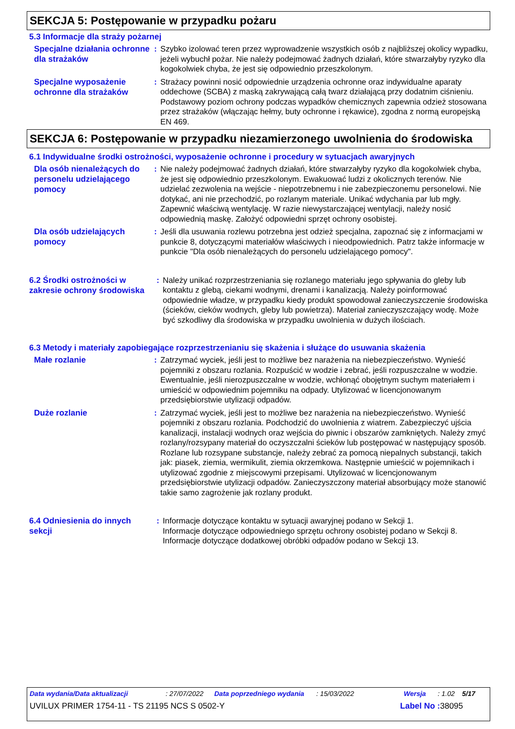SEKCJA 5: Postępowanie w przypadku pożaru
5.3 Informacje dla straży pożarnej
Specjalne działania ochronne dla strażaków
: Szybko izolować teren przez wyprowadzenie wszystkich osób z najbliższej okolicy wypadku, jeżeli wybuchł pożar. Nie należy podejmować żadnych działań, które stwarzałyby ryzyko dla kogokolwiek chyba, że jest się odpowiednio przeszkolonym.
Specjalne wyposażenie ochronne dla strażaków
: Strażacy powinni nosić odpowiednie urządzenia ochronne oraz indywidualne aparaty oddechowe (SCBA) z maską zakrywającą całą twarz działającą przy dodatnim ciśnieniu. Podstawowy poziom ochrony podczas wypadków chemicznych zapewnia odzież stosowana przez strażaków (włączając hełmy, buty ochronne i rękawice), zgodna z normą europejską EN 469.
SEKCJA 6: Postępowanie w przypadku niezamierzonego uwolnienia do środowiska
6.1 Indywidualne środki ostrożności, wyposażenie ochronne i procedury w sytuacjach awaryjnych
Dla osób nienależących do personelu udzielającego pomocy
: Nie należy podejmować żadnych działań, które stwarzałyby ryzyko dla kogokolwiek chyba, że jest się odpowiednio przeszkolonym. Ewakuować ludzi z okolicznych terenów. Nie udzielać zezwolenia na wejście - niepotrzebnemu i nie zabezpieczonemu personelowi. Nie dotykać, ani nie przechodzić, po rozlanym materiale. Unikać wdychania par lub mgły. Zapewnić właściwą wentylację. W razie niewystarczającej wentylacji, należy nosić odpowiednią maskę. Założyć odpowiedni sprzęt ochrony osobistej.
Dla osób udzielających pomocy
: Jeśli dla usuwania rozlewu potrzebna jest odzież specjalna, zapoznać się z informacjami w punkcie 8, dotyczącymi materiałów właściwych i nieodpowiednich. Patrz także informacje w punkcie "Dla osób nienależących do personelu udzielającego pomocy".
6.2 Środki ostrożności w zakresie ochrony środowiska
: Należy unikać rozprzestrzeniania się rozlanego materiału jego spływania do gleby lub kontaktu z glebą, ciekami wodnymi, drenami i kanalizacją. Należy poinformować odpowiednie władze, w przypadku kiedy produkt spowodował zanieczyszczenie środowiska (ścieków, cieków wodnych, gleby lub powietrza). Materiał zanieczyszczający wodę. Może być szkodliwy dla środowiska w przypadku uwolnienia w dużych ilościach.
6.3 Metody i materiały zapobiegające rozprzestrzenianiu się skażenia i służące do usuwania skażenia
Małe rozlanie
: Zatrzymać wyciek, jeśli jest to możliwe bez narażenia na niebezpieczeństwo. Wynieść pojemniki z obszaru rozlania. Rozpuścić w wodzie i zebrać, jeśli rozpuszczalne w wodzie. Ewentualnie, jeśli nierozpuszczalne w wodzie, wchłonąć obojętnym suchym materiałem i umieścić w odpowiednim pojemniku na odpady. Utylizować w licencjonowanym przedsiębiorstwie utylizacji odpadów.
Duże rozlanie
: Zatrzymać wyciek, jeśli jest to możliwe bez narażenia na niebezpieczeństwo. Wynieść pojemniki z obszaru rozlania. Podchodzić do uwolnienia z wiatrem. Zabezpieczyć ujścia kanalizacji, instalacji wodnych oraz wejścia do piwnic i obszarów zamkniętych. Należy zmyć rozlany/rozsypany materiał do oczyszczalni ścieków lub postępować w następujący sposób. Rozlane lub rozsypane substancje, należy zebrać za pomocą niepalnych substancji, takich jak: piasek, ziemia, wermikulit, ziemia okrzemkowa. Następnie umieścić w pojemnikach i utylizować zgodnie z miejscowymi przepisami. Utylizować w licencjonowanym przedsiębiorstwie utylizacji odpadów. Zanieczyszczony materiał absorbujący może stanowić takie samo zagrożenie jak rozlany produkt.
6.4 Odniesienia do innych sekcji
: Informacje dotyczące kontaktu w sytuacji awaryjnej podano w Sekcji 1.
Informacje dotyczące odpowiedniego sprzętu ochrony osobistej podano w Sekcji 8.
Informacje dotyczące dodatkowej obróbki odpadów podano w Sekcji 13.
Data wydania/Data aktualizacji: 27/07/2022 Data poprzedniego wydania: 15/03/2022 Wersja: 1.02 5/17
UVILUX PRIMER 1754-11 - TS 21195 NCS S 0502-Y Label No : 38095